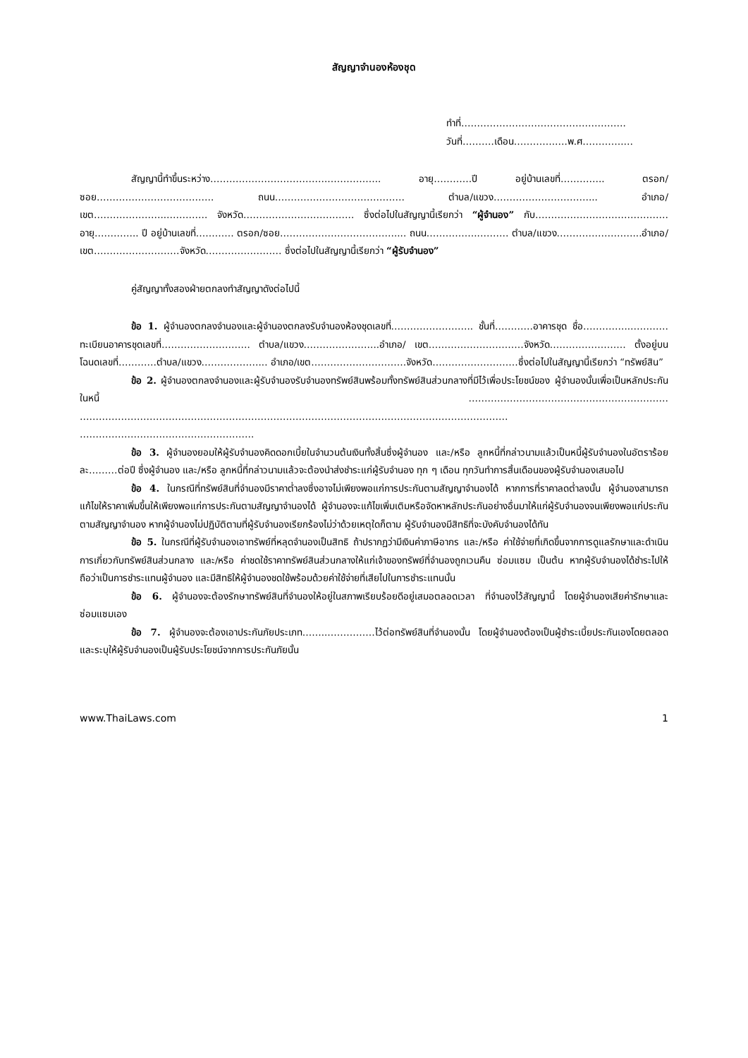สัญญาจำนองห้องชุด
ทำที่…………………………………………….
วันที่……….เดือน………….….พ.ศ………….…
สัญญานี้ทำขึ้นระหว่าง……………………………….…………….. อายุ…………ปี อยู่บ้านเลขที่………….. ตรอก/ซอย………………………………. ถนน…………..……………………… ตำบล/แขวง…………………………... อำเภอ/เขต…………………..…………. จังหวัด…………………………….. ซึ่งต่อไปในสัญญานี้เรียกว่า “ผู้จำนอง” กับ……………………………………อายุ………….. ปี อยู่บ้านเลขที่………… ตรอก/ซอย……………………………….... ถนน……………..……… ตำบล/แขวง……………………...อำเภอ/เขต………………………จังหวัด…………………… ซึ่งต่อไปในสัญญานี้เรียกว่า “ผู้รับจำนอง”
คู่สัญญาทั้งสองฝ่ายตกลงทำสัญญาดังต่อไปนี้
ข้อ 1. ผู้จำนองตกลงจำนองและผู้จำนองตกลงรับจำนองห้องชุดเลขที่…………………….. ชั้นที่…………อาคารชุด ชื่อ…………...…………ทะเบียนอาคารชุดเลขที่………………………. ตำบล/แขวง…………………...อำเภอ/ เขต…………………………จังหวัด…………………… ตั้งอยู่บนโฉนดเลขที่…………ตำบล/แขวง………………... อำเภอ/เขต…………………………จังหวัด………………………ซึ่งต่อไปในสัญญานี้เรียกว่า “ทรัพย์สิน”
ข้อ 2. ผู้จำนองตกลงจำนองและผู้รับจำนองรับจำนองทรัพย์สินพร้อมทั้งทรัพย์สินส่วนกลางที่มีไว้เพื่อประโยชน์ของ ผู้จำนองนั้นเพื่อเป็นหลักประกันในหนี้ ……………………………………………………… ……………………………………………………………………………………………………………………… ……………………………………………….
ข้อ 3. ผู้จำนองยอมให้ผู้รับจำนองคิดดอกเบี้ยในจำนวนต้นเงินทั้งสิ้นซึ่งผู้จำนอง และ/หรือ ลูกหนี้ที่กล่าวนามแล้วเป็นหนี้ผู้รับจำนองในอัตราร้อยละ………ต่อปี ซึ่งผู้จำนอง และ/หรือ ลูกหนี้ที่กล่าวนามแล้วจะต้องนำส่งชำระแก่ผู้รับจำนอง ทุก ๆ เดือน ทุกวันทำการสิ้นเดือนของผู้รับจำนองเสมอไป
ข้อ 4. ในกรณีที่ทรัพย์สินที่จำนองมีราคาต่ำลงซึ่งอาจไม่เพียงพอแก่การประกันตามสัญญาจำนองได้ หากการที่ราคาลดต่ำลงนั้น ผู้จำนองสามารถแก้ไขให้ราคาเพิ่มขึ้นให้เพียงพอแก่การประกันตามสัญญาจำนองได้ ผู้จำนองจะแก้ไขเพิ่มเติมหรือจัดหาหลักประกันอย่างอื่นมาให้แก่ผู้รับจำนองจนเพียงพอแก่ประกันตามสัญญาจำนอง หากผู้จำนองไม่ปฏิบัติตามที่ผู้รับจำนองเรียกร้องไม่ว่าด้วยเหตุใดก็ตาม ผู้รับจำนองมีสิทธิที่จะบังคับจำนองได้ทัน
ข้อ 5. ในกรณีที่ผู้รับจำนองเอาทรัพย์ที่หลุดจำนองเป็นสิทธิ ถ้าปรากฏว่ามีเงินค่าภาษีอากร และ/หรือ ค่าใช้จ่ายที่เกิดขึ้นจากการดูแลรักษาและดำเนินการเกี่ยวกับทรัพย์สินส่วนกลาง และ/หรือ ค่าชดใช้ราคาทรัพย์สินส่วนกลางให้แก่เจ้าของทรัพย์ที่จำนองถูกเวนคืน ซ่อมแซม เป็นต้น หากผู้รับจำนองได้ชำระไปให้ถือว่าเป็นการชำระแทนผู้จำนอง และมีสิทธิให้ผู้จำนองชดใช้พร้อมด้วยค่าใช้จ่ายที่เสียไปในการชำระแทนนั้น
ข้อ 6. ผู้จำนองจะต้องรักษาทรัพย์สินที่จำนองให้อยู่ในสภาพเรียบร้อยดีอยู่เสมอตลอดเวลา ที่จำนองไว้สัญญานี้ โดยผู้จำนองเสียค่ารักษาและซ่อมแซมเอง
ข้อ 7. ผู้จำนองจะต้องเอาประกันภัยประเภท……..……………ไว้ต่อทรัพย์สินที่จำนองนั้น โดยผู้จำนองต้องเป็นผู้ชำระเบี้ยประกันเองโดยตลอด และระบุให้ผู้รับจำนองเป็นผู้รับประโยชน์จากการประกันภัยนั้น
www.ThaiLaws.com 1